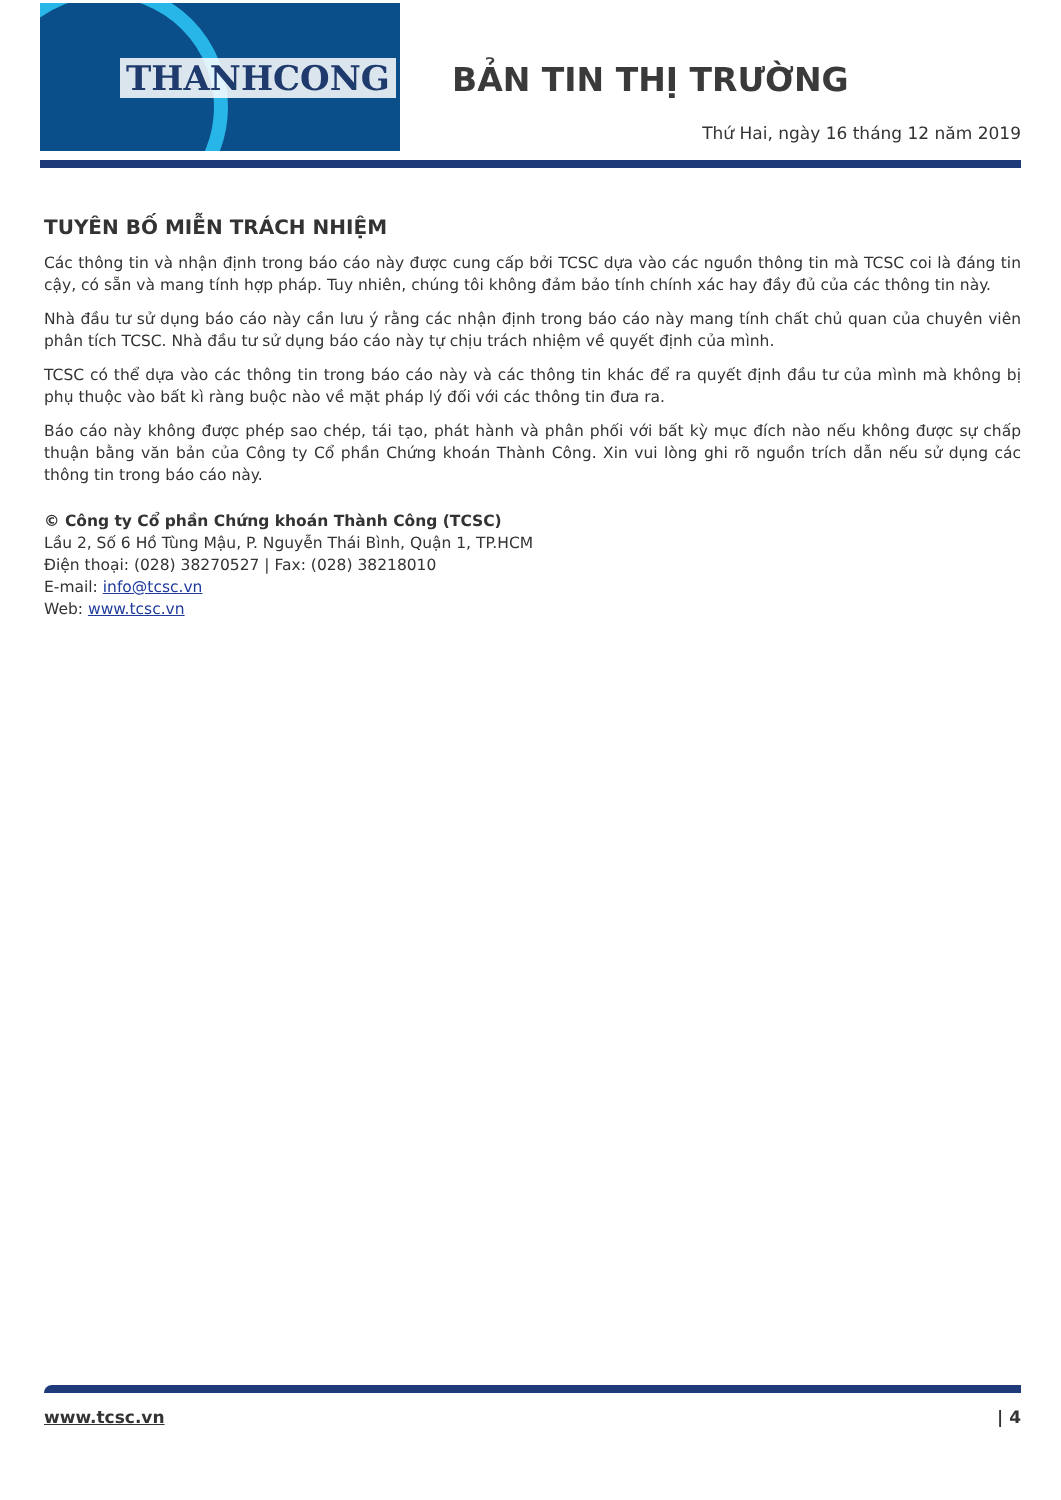THANHCONG
BẢN TIN THỊ TRƯỜNG
Thứ Hai, ngày 16 tháng 12 năm 2019
TUYÊN BỐ MIỄN TRÁCH NHIỆM
Các thông tin và nhận định trong báo cáo này được cung cấp bởi TCSC dựa vào các nguồn thông tin mà TCSC coi là đáng tin cậy, có sẵn và mang tính hợp pháp. Tuy nhiên, chúng tôi không đảm bảo tính chính xác hay đầy đủ của các thông tin này.
Nhà đầu tư sử dụng báo cáo này cần lưu ý rằng các nhận định trong báo cáo này mang tính chất chủ quan của chuyên viên phân tích TCSC. Nhà đầu tư sử dụng báo cáo này tự chịu trách nhiệm về quyết định của mình.
TCSC có thể dựa vào các thông tin trong báo cáo này và các thông tin khác để ra quyết định đầu tư của mình mà không bị phụ thuộc vào bất kì ràng buộc nào về mặt pháp lý đối với các thông tin đưa ra.
Báo cáo này không được phép sao chép, tái tạo, phát hành và phân phối với bất kỳ mục đích nào nếu không được sự chấp thuận bằng văn bản của Công ty Cổ phần Chứng khoán Thành Công. Xin vui lòng ghi rõ nguồn trích dẫn nếu sử dụng các thông tin trong báo cáo này.
© Công ty Cổ phần Chứng khoán Thành Công (TCSC)
Lầu 2, Số 6 Hồ Tùng Mậu, P. Nguyễn Thái Bình, Quận 1, TP.HCM
Điện thoại: (028) 38270527 | Fax: (028) 38218010
E-mail: info@tcsc.vn
Web: www.tcsc.vn
www.tcsc.vn | 4